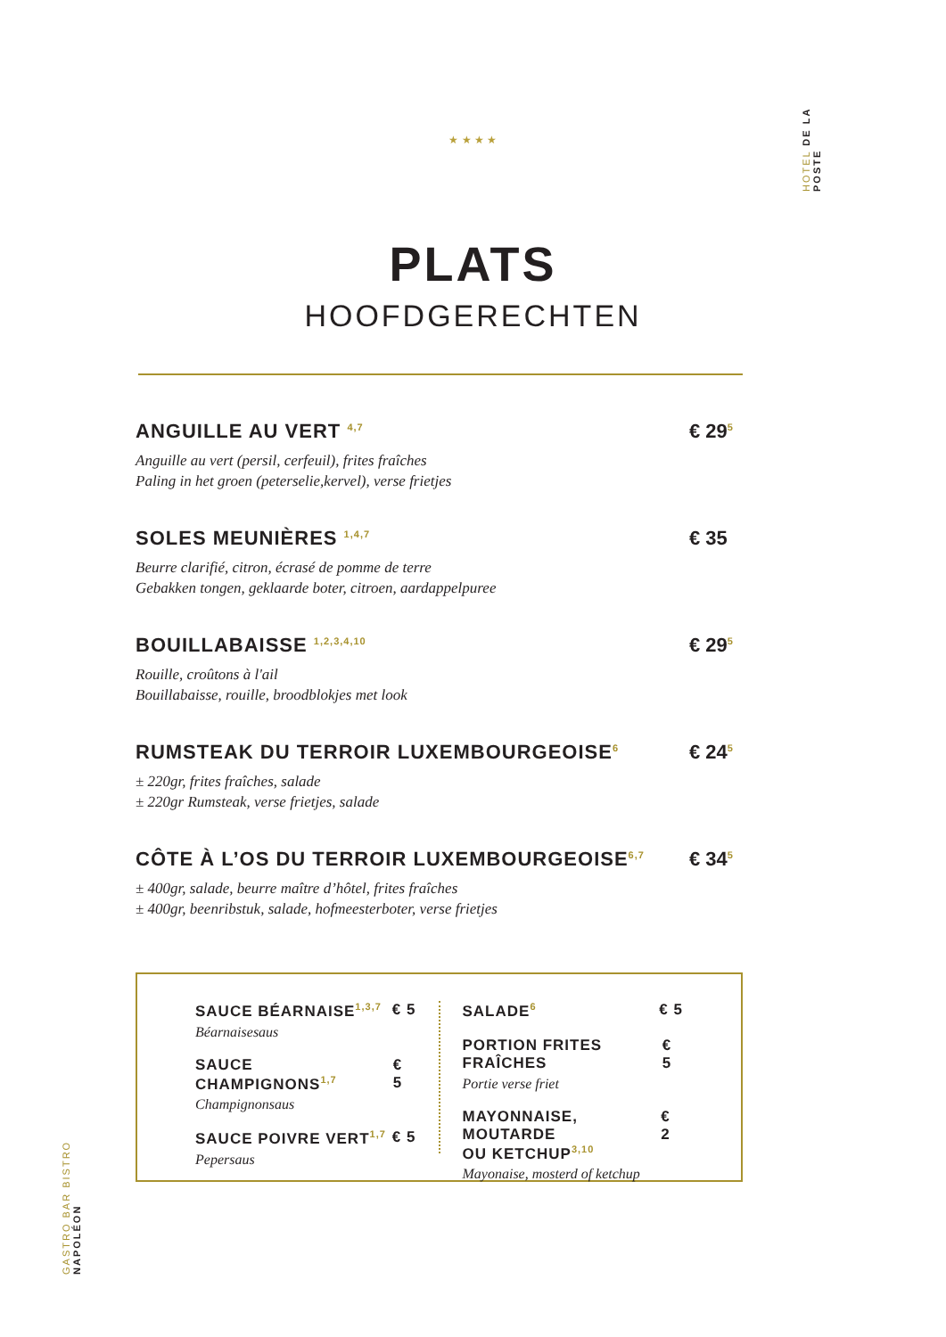HOTEL DE LA POSTE
GASTRO BAR BISTRO NAPOLÉON
★ ★ ★ ★
PLATS
HOOFDGERECHTEN
ANGUILLE AU VERT <sup>4,7</sup>
Anguille au vert (persil, cerfeuil), frites fraîches
Paling in het groen (peterselie,kervel), verse frietjes
€ 29<sup>5</sup>
SOLES MEUNIÈRES <sup>1,4,7</sup>
Beurre clarifié, citron, écrasé de pomme de terre
Gebakken tongen, geklaarde boter, citroen, aardappelpuree
€ 35
BOUILLABAISSE <sup>1,2,3,4,10</sup>
Rouille, croûtons à l'ail
Bouillabaisse, rouille, broodblokjes met look
€ 29<sup>5</sup>
RUMSTEAK DU TERROIR LUXEMBOURGEOISE<sup>6</sup>
± 220gr, frites fraîches, salade
± 220gr Rumsteak, verse frietjes, salade
€ 24<sup>5</sup>
CÔTE À L’OS DU TERROIR LUXEMBOURGEOISE<sup>6,7</sup>
± 400gr, salade, beurre maître d’hôtel, frites fraîches
± 400gr, beenribstuk, salade, hofmeesterboter, verse frietjes
€ 34<sup>5</sup>
SAUCE BÉARNAISE<sup>1,3,7</sup> € 5
Béarnaisesaus
SAUCE CHAMPIGNONS<sup>1,7</sup> € 5
Champignonsaus
SAUCE POIVRE VERT<sup>1,7</sup> € 5
Pepersaus
SALADE<sup>6</sup> € 5
PORTION FRITES FRAÎCHES € 5
Portie verse friet
MAYONNAISE, MOUTARDE
OU KETCHUP<sup>3,10</sup> € 2
Mayonaise, mosterd of ketchup